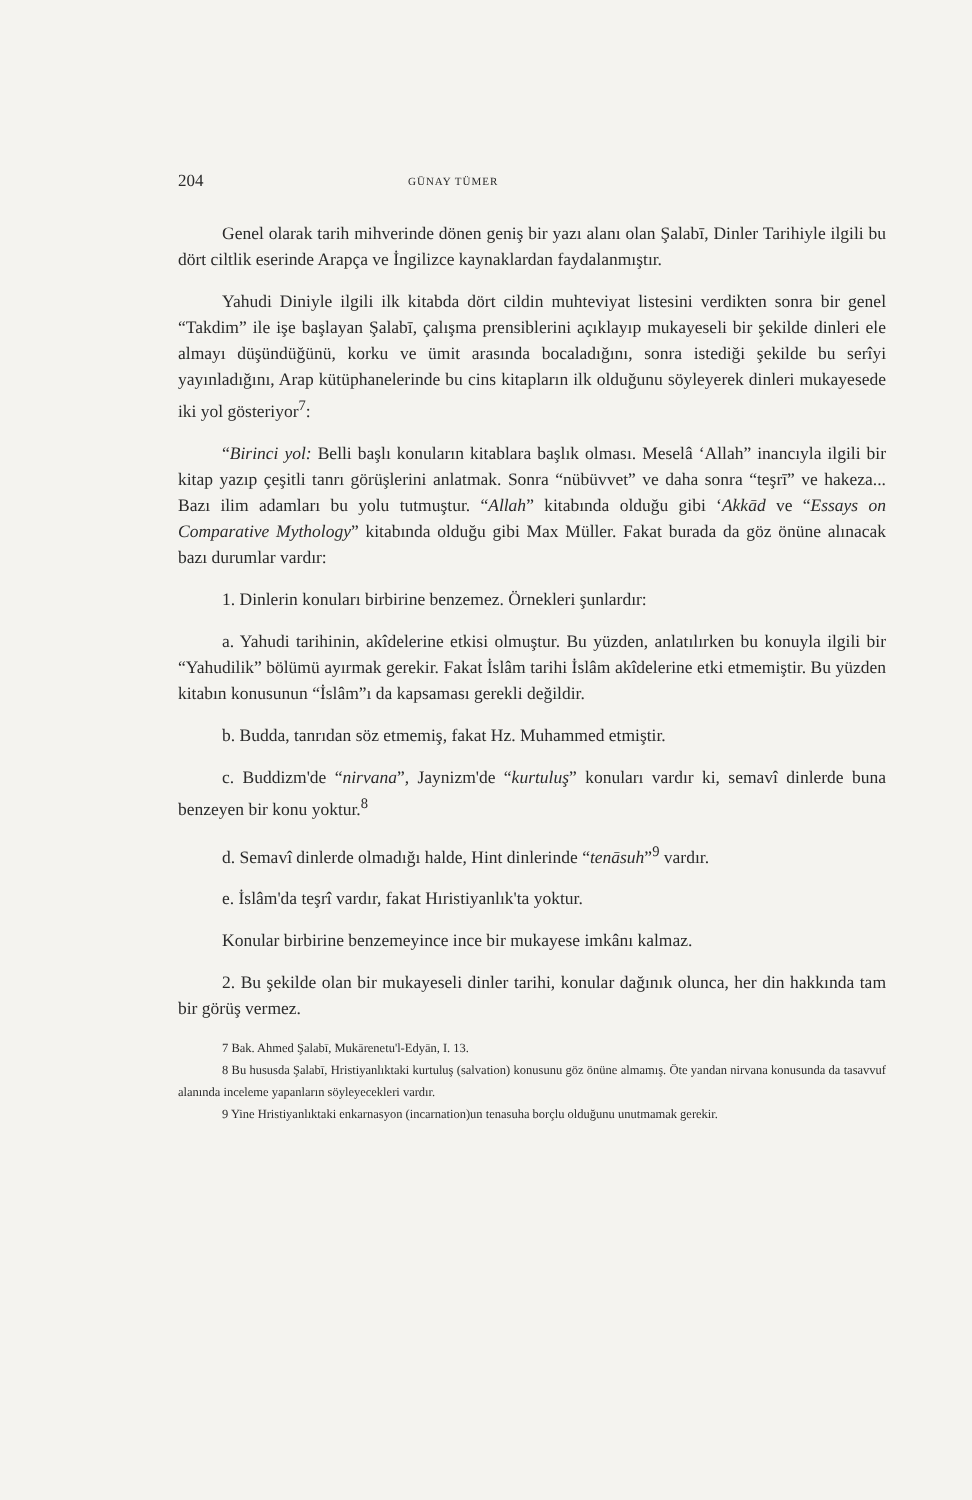204 GÜNAY TÜMER
Genel olarak tarih mihverinde dönen geniş bir yazı alanı olan Şalabī, Dinler Tarihiyle ilgili bu dört ciltlik eserinde Arapça ve İngilizce kaynaklardan faydalanmıştır.
Yahudi Diniyle ilgili ilk kitabda dört cildin muhteviyat listesini verdikten sonra bir genel “Takdim” ile işe başlayan Şalabī, çalışma prensiblerini açıklayıp mukayeseli bir şekilde dinleri ele almayı düşündüğünü, korku ve ümit arasında bocaladığını, sonra istediği şekilde bu serîyi yayınladığını, Arap kütüphanelerinde bu cins kitapların ilk olduğunu söyleyerek dinleri mukayesede iki yol gösteriyor<sup>7</sup>:
“Birinci yol: Belli başlı konuların kitablara başlık olması. Meselâ ‘Allah” inancıyla ilgili bir kitap yazıp çeşitli tanrı görüşlerini anlatmak. Sonra “nübüvvet” ve daha sonra “teşrī” ve hakeza... Bazı ilim adamları bu yolu tutmuştur. “Allah” kitabında olduğu gibi ‘Akkād ve “Essays on Comparative Mythology” kitabında olduğu gibi Max Müller. Fakat burada da göz önüne alınacak bazı durumlar vardır:
1. Dinlerin konuları birbirine benzemez. Örnekleri şunlardır:
a. Yahudi tarihinin, akîdelerine etkisi olmuştur. Bu yüzden, anlatılırken bu konuyla ilgili bir “Yahudilik” bölümü ayırmak gerekir. Fakat İslâm tarihi İslâm akîdelerine etki etmemiştir. Bu yüzden kitabın konusunun “İslâm”ı da kapsaması gerekli değildir.
b. Budda, tanrıdan söz etmemiş, fakat Hz. Muhammed etmiştir.
c. Buddizm'de “nirvana”, Jaynizm'de “kurtuluş” konuları vardır ki, semavî dinlerde buna benzeyen bir konu yoktur.<sup>8</sup>
d. Semavî dinlerde olmadığı halde, Hint dinlerinde “tenāsuh”<sup>9</sup> vardır.
e. İslâm'da teşrî vardır, fakat Hıristiyanlık'ta yoktur.
Konular birbirine benzemeyince ince bir mukayese imkânı kalmaz.
2. Bu şekilde olan bir mukayeseli dinler tarihi, konular dağınık olunca, her din hakkında tam bir görüş vermez.
7 Bak. Ahmed Şalabī, Mukārenetu'l-Edyān, I. 13.
8 Bu hususda Şalabī, Hristiyanlıktaki kurtuluş (salvation) konusunu göz önüne almamış. Öte yandan nirvana konusunda da tasavvuf alanında inceleme yapanların söyleyecekleri vardır.
9 Yine Hristiyanlıktaki enkarnasyon (incarnation)un tenasuha borçlu olduğunu unutmamak gerekir.